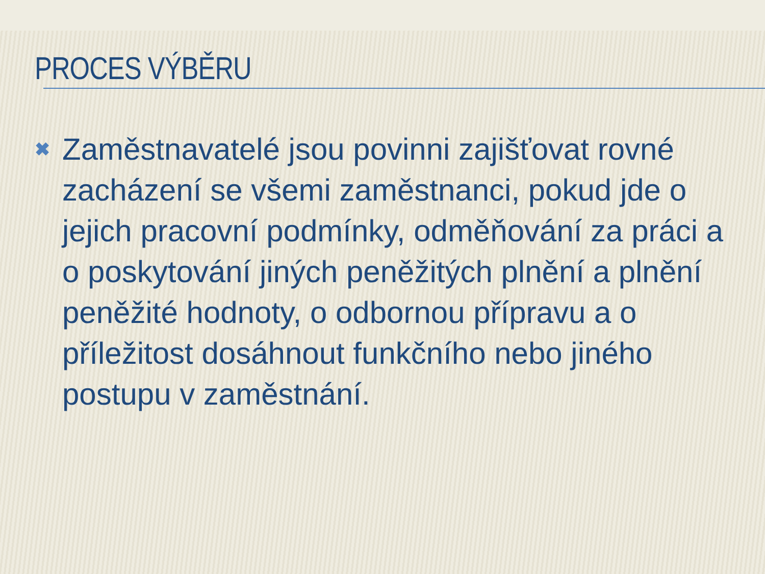PROCES VÝBĚRU
✖
Zaměstnavatelé jsou povinni zajišťovat rovné zacházení se všemi zaměstnanci, pokud jde o jejich pracovní podmínky, odměňování za práci a o poskytování jiných peněžitých plnění a plnění peněžité hodnoty, o odbornou přípravu a o příležitost dosáhnout funkčního nebo jiného postupu v zaměstnání.